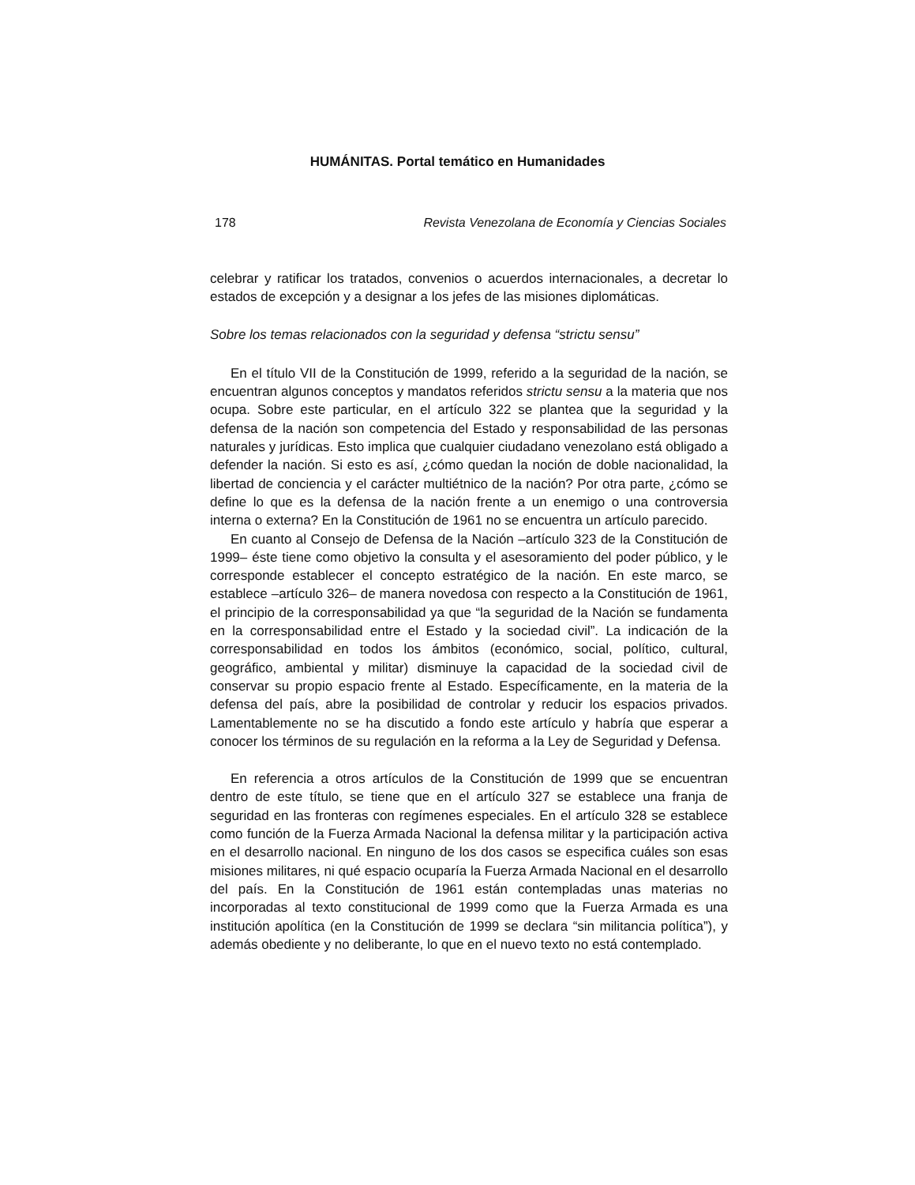HUMÁNITAS. Portal temático en Humanidades
178 Revista Venezolana de Economía y Ciencias Sociales
celebrar y ratificar los tratados, convenios o acuerdos internacionales, a decretar lo estados de excepción y a designar a los jefes de las misiones diplomáticas.
Sobre los temas relacionados con la seguridad y defensa “strictu sensu”
En el título VII de la Constitución de 1999, referido a la seguridad de la nación, se encuentran algunos conceptos y mandatos referidos strictu sensu a la materia que nos ocupa. Sobre este particular, en el artículo 322 se plantea que la seguridad y la defensa de la nación son competencia del Estado y responsabilidad de las personas naturales y jurídicas. Esto implica que cualquier ciudadano venezolano está obligado a defender la nación. Si esto es así, ¿cómo quedan la noción de doble nacionalidad, la libertad de conciencia y el carácter multiétnico de la nación? Por otra parte, ¿cómo se define lo que es la defensa de la nación frente a un enemigo o una controversia interna o externa? En la Constitución de 1961 no se encuentra un artículo parecido.
En cuanto al Consejo de Defensa de la Nación –artículo 323 de la Constitución de 1999– éste tiene como objetivo la consulta y el asesoramiento del poder público, y le corresponde establecer el concepto estratégico de la nación. En este marco, se establece –artículo 326– de manera novedosa con respecto a la Constitución de 1961, el principio de la corresponsabilidad ya que “la seguridad de la Nación se fundamenta en la corresponsabilidad entre el Estado y la sociedad civil”. La indicación de la corresponsabilidad en todos los ámbitos (económico, social, político, cultural, geográfico, ambiental y militar) disminuye la capacidad de la sociedad civil de conservar su propio espacio frente al Estado. Específicamente, en la materia de la defensa del país, abre la posibilidad de controlar y reducir los espacios privados. Lamentablemente no se ha discutido a fondo este artículo y habría que esperar a conocer los términos de su regulación en la reforma a la Ley de Seguridad y Defensa.
En referencia a otros artículos de la Constitución de 1999 que se encuentran dentro de este título, se tiene que en el artículo 327 se establece una franja de seguridad en las fronteras con regímenes especiales. En el artículo 328 se establece como función de la Fuerza Armada Nacional la defensa militar y la participación activa en el desarrollo nacional. En ninguno de los dos casos se especifica cuáles son esas misiones militares, ni qué espacio ocuparía la Fuerza Armada Nacional en el desarrollo del país. En la Constitución de 1961 están contempladas unas materias no incorporadas al texto constitucional de 1999 como que la Fuerza Armada es una institución apolítica (en la Constitución de 1999 se declara “sin militancia política”), y además obediente y no deliberante, lo que en el nuevo texto no está contemplado.